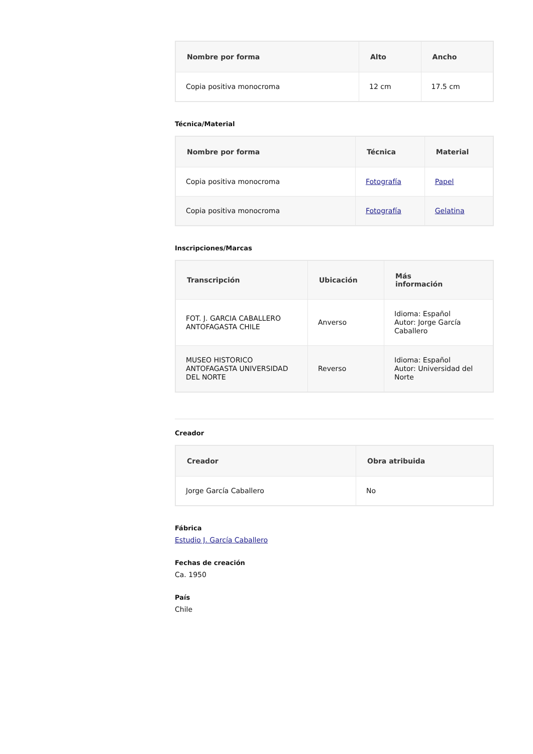| Nombre por forma | Alto | Ancho |
| --- | --- | --- |
| Copia positiva monocroma | 12 cm | 17.5 cm |
Técnica/Material
| Nombre por forma | Técnica | Material |
| --- | --- | --- |
| Copia positiva monocroma | Fotografía | Papel |
| Copia positiva monocroma | Fotografía | Gelatina |
Inscripciones/Marcas
| Transcripción | Ubicación | Más información |
| --- | --- | --- |
| FOT. J. GARCIA CABALLERO ANTOFAGASTA CHILE | Anverso | Idioma: Español Autor: Jorge García Caballero |
| MUSEO HISTORICO ANTOFAGASTA UNIVERSIDAD DEL NORTE | Reverso | Idioma: Español Autor: Universidad del Norte |
Creador
| Creador | Obra atribuida |
| --- | --- |
| Jorge García Caballero | No |
Fábrica
Estudio J. García Caballero
Fechas de creación
Ca. 1950
País
Chile